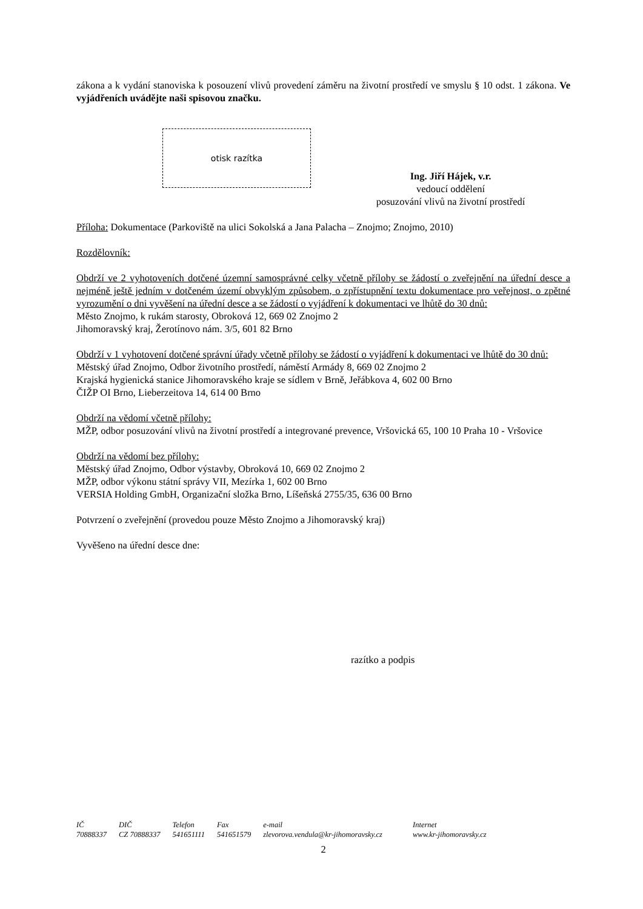zákona a k vydání stanoviska k posouzení vlivů provedení záměru na životní prostředí ve smyslu § 10 odst. 1 zákona. Ve vyjádřeních uvádějte naši spisovou značku.
otisk razítka
Ing. Jiří Hájek, v.r.
vedoucí oddělení
posuzování vlivů na životní prostředí
Příloha: Dokumentace (Parkoviště na ulici Sokolská a Jana Palacha – Znojmo; Znojmo, 2010)
Rozdělovník:
Obdrží ve 2 vyhotoveních dotčené územní samosprávné celky včetně přílohy se žádostí o zveřejnění na úřední desce a nejméně ještě jedním v dotčeném území obvyklým způsobem, o zpřístupnění textu dokumentace pro veřejnost, o zpětné vyrozumění o dni vyvěšení na úřední desce a se žádostí o vyjádření k dokumentaci ve lhůtě do 30 dnů:
Město Znojmo, k rukám starosty, Obroková 12, 669 02 Znojmo 2
Jihomoravský kraj, Žerotínovo nám. 3/5, 601 82 Brno
Obdrží v 1 vyhotovení dotčené správní úřady včetně přílohy se žádostí o vyjádření k dokumentaci ve lhůtě do 30 dnů:
Městský úřad Znojmo, Odbor životního prostředí, náměstí Armády 8, 669 02 Znojmo 2
Krajská hygienická stanice Jihomoravského kraje se sídlem v Brně, Jeřábkova 4, 602 00 Brno
ČIŽP OI Brno, Lieberzeitova 14, 614 00 Brno
Obdrží na vědomí včetně přílohy:
MŽP, odbor posuzování vlivů na životní prostředí a integrované prevence, Vršovická 65, 100 10 Praha 10 - Vršovice
Obdrží na vědomí bez přílohy:
Městský úřad Znojmo, Odbor výstavby, Obroková 10, 669 02 Znojmo 2
MŽP, odbor výkonu státní správy VII, Mezírka 1, 602 00 Brno
VERSIA Holding GmbH, Organizační složka Brno, Líšeňská 2755/35, 636 00 Brno
Potvrzení o zveřejnění (provedou pouze Město Znojmo a Jihomoravský kraj)
Vyvěšeno na úřední desce dne:
razítko a podpis
| IČ | DIČ | Telefon | Fax | e-mail | Internet |
| 70888337 | CZ 70888337 | 541651111 | 541651579 | zlevorova.vendula@kr-jihomoravsky.cz | www.kr-jihomoravsky.cz |
2